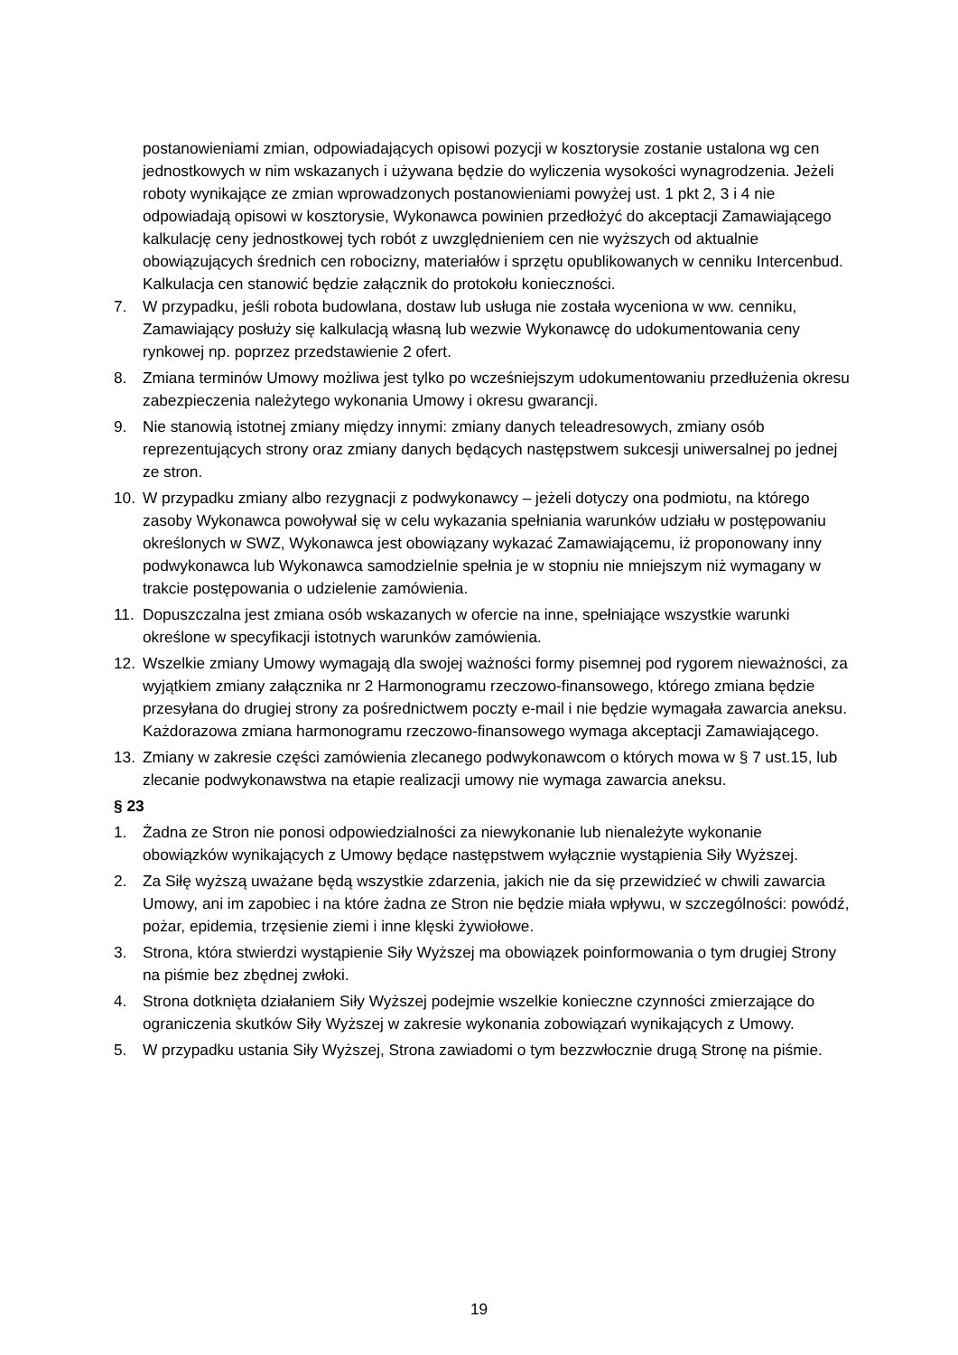postanowieniami zmian, odpowiadających opisowi pozycji w kosztorysie zostanie ustalona wg cen jednostkowych w nim wskazanych i używana będzie do wyliczenia wysokości wynagrodzenia. Jeżeli roboty wynikające ze zmian wprowadzonych postanowieniami powyżej ust. 1 pkt 2, 3 i 4 nie odpowiadają opisowi w kosztorysie, Wykonawca powinien przedłożyć do akceptacji Zamawiającego kalkulację ceny jednostkowej tych robót z uwzględnieniem cen nie wyższych od aktualnie obowiązujących średnich cen robocizny, materiałów i sprzętu opublikowanych w cenniku Intercenbud. Kalkulacja cen stanowić będzie załącznik do protokołu konieczności.
7. W przypadku, jeśli robota budowlana, dostaw lub usługa nie została wyceniona w ww. cenniku, Zamawiający posłuży się kalkulacją własną lub wezwie Wykonawcę do udokumentowania ceny rynkowej np. poprzez przedstawienie 2 ofert.
8. Zmiana terminów Umowy możliwa jest tylko po wcześniejszym udokumentowaniu przedłużenia okresu zabezpieczenia należytego wykonania Umowy i okresu gwarancji.
9. Nie stanowią istotnej zmiany między innymi: zmiany danych teleadresowych, zmiany osób reprezentujących strony oraz zmiany danych będących następstwem sukcesji uniwersalnej po jednej ze stron.
10. W przypadku zmiany albo rezygnacji z podwykonawcy – jeżeli dotyczy ona podmiotu, na którego zasoby Wykonawca powoływał się w celu wykazania spełniania warunków udziału w postępowaniu określonych w SWZ, Wykonawca jest obowiązany wykazać Zamawiającemu, iż proponowany inny podwykonawca lub Wykonawca samodzielnie spełnia je w stopniu nie mniejszym niż wymagany w trakcie postępowania o udzielenie zamówienia.
11. Dopuszczalna jest zmiana osób wskazanych w ofercie na inne, spełniające wszystkie warunki określone w specyfikacji istotnych warunków zamówienia.
12. Wszelkie zmiany Umowy wymagają dla swojej ważności formy pisemnej pod rygorem nieważności, za wyjątkiem zmiany załącznika nr 2 Harmonogramu rzeczowo-finansowego, którego zmiana będzie przesyłana do drugiej strony za pośrednictwem poczty e-mail i nie będzie wymagała zawarcia aneksu. Każdorazowa zmiana harmonogramu rzeczowo-finansowego wymaga akceptacji Zamawiającego.
13. Zmiany w zakresie części zamówienia zlecanego podwykonawcom o których mowa w § 7 ust.15, lub zlecanie podwykonawstwa na etapie realizacji umowy nie wymaga zawarcia aneksu.
§ 23
1. Żadna ze Stron nie ponosi odpowiedzialności za niewykonanie lub nienależyte wykonanie obowiązków wynikających z Umowy będące następstwem wyłącznie wystąpienia Siły Wyższej.
2. Za Siłę wyższą uważane będą wszystkie zdarzenia, jakich nie da się przewidzieć w chwili zawarcia Umowy, ani im zapobiec i na które żadna ze Stron nie będzie miała wpływu, w szczególności: powódź, pożar, epidemia, trzęsienie ziemi i inne klęski żywiołowe.
3. Strona, która stwierdzi wystąpienie Siły Wyższej ma obowiązek poinformowania o tym drugiej Strony na piśmie bez zbędnej zwłoki.
4. Strona dotknięta działaniem Siły Wyższej podejmie wszelkie konieczne czynności zmierzające do ograniczenia skutków Siły Wyższej w zakresie wykonania zobowiązań wynikających z Umowy.
5. W przypadku ustania Siły Wyższej, Strona zawiadomi o tym bezzwłocznie drugą Stronę na piśmie.
19